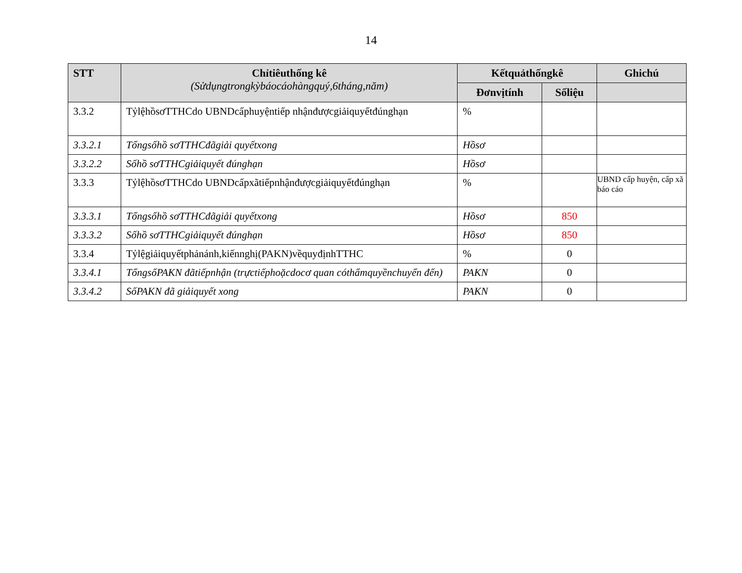14
| STT | Chỉtiêuthống kê (Sửdụngtrongkỳbáocáohàngquý,6tháng,năm) | Kếtquảthốngkê | | Ghichú |
| --- | --- | --- | --- | --- |
| | | Đơnvịtính | Sốliệu | |
| 3.3.2 | TỷlệhồsơTTHCdo UBNDcấphuyệntiếp nhậnđượcgiảiquyếtđúnghạn | % | | |
| 3.3.2.1 | Tổngsốhồ sơTTHCđãgiải quyếtxong | Hồsơ | | |
| 3.3.2.2 | Sốhồ sơTTHCgiảiquyết đúnghạn | Hồsơ | | |
| 3.3.3 | TỷlệhồsơTTHCdo UBNDcấpxãtiếpnhậnđượcgiảiquyếtđúnghạn | % | | UBND cấp huyện, cấp xã báo cáo |
| 3.3.3.1 | Tổngsốhồ sơTTHCđãgiải quyếtxong | Hồsơ | 850 | |
| 3.3.3.2 | Sốhồ sơTTHCgiảiquyết đúnghạn | Hồsơ | 850 | |
| 3.3.4 | Tỷlệgiảiquyếtphảnánh,kiếnnghị(PAKN)vềquyđịnhTTHC | % | 0 | |
| 3.3.4.1 | TổngsốPAKN đãtiếpnhận (trựctiếphoặcdocơ quan cóthẩmquyềnchuyển đến) | PAKN | 0 | |
| 3.3.4.2 | SốPAKN đã giảiquyết xong | PAKN | 0 | |